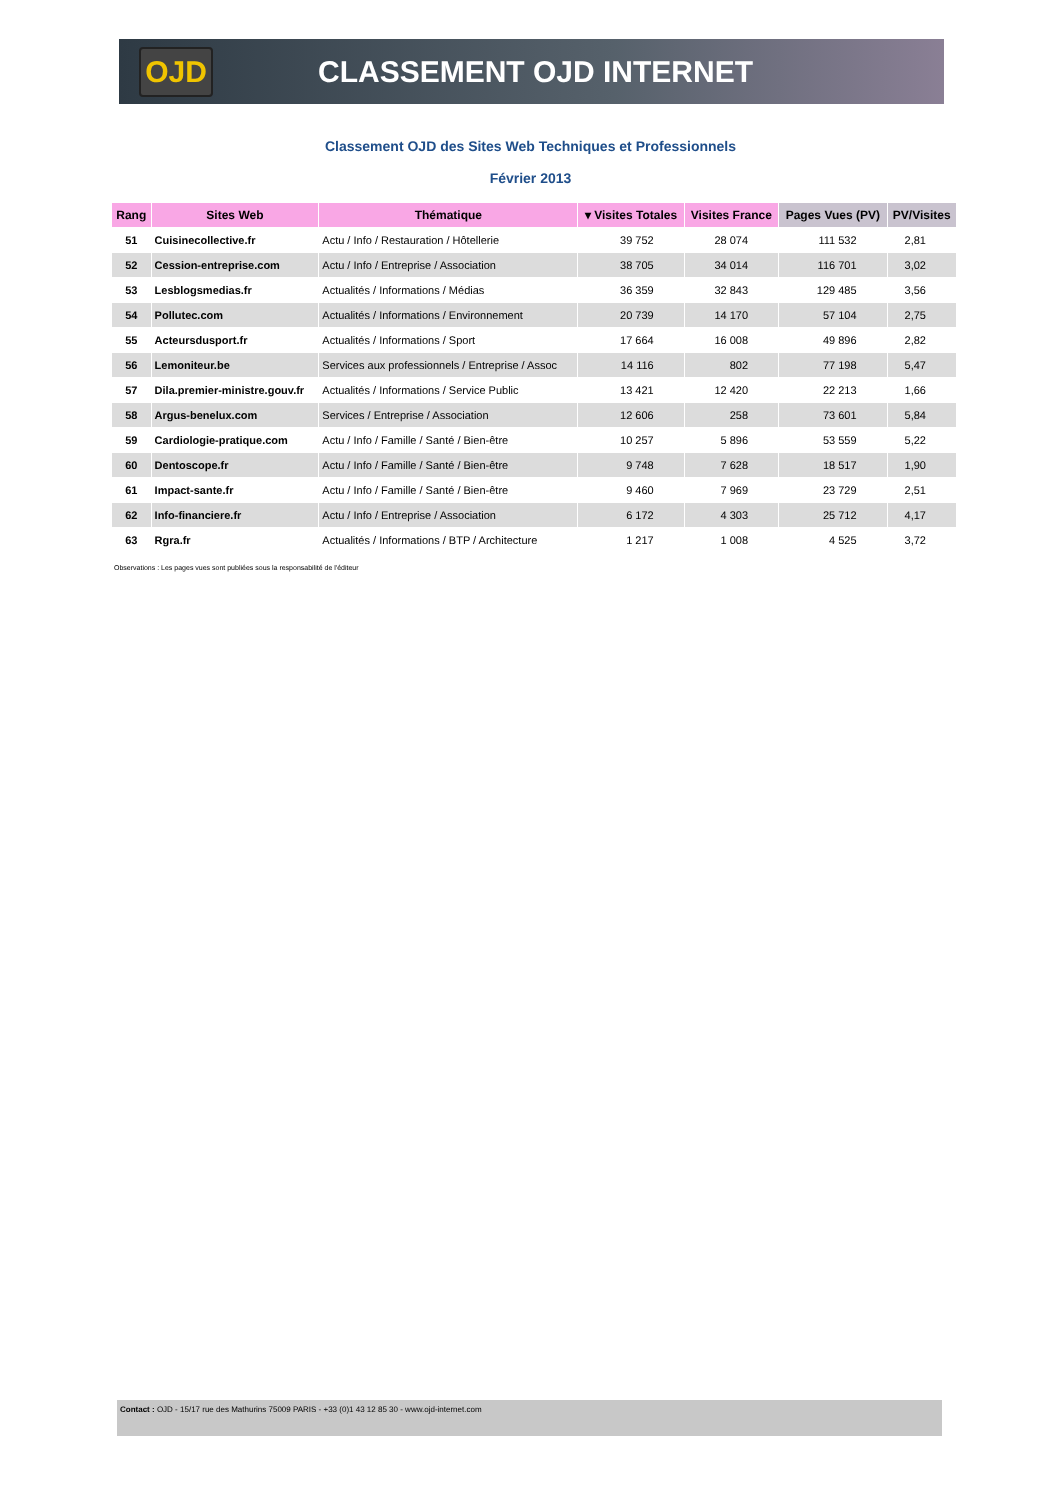OJD
CLASSEMENT OJD INTERNET
Classement OJD des Sites Web Techniques et Professionnels
Février 2013
| Rang | Sites Web | Thématique | ▾ Visites Totales | Visites France | Pages Vues (PV) | PV/Visites |
| --- | --- | --- | --- | --- | --- | --- |
| 51 | Cuisinecollective.fr | Actu / Info / Restauration / Hôtellerie | 39 752 | 28 074 | 111 532 | 2,81 |
| 52 | Cession-entreprise.com | Actu / Info / Entreprise / Association | 38 705 | 34 014 | 116 701 | 3,02 |
| 53 | Lesblogsmedias.fr | Actualités / Informations / Médias | 36 359 | 32 843 | 129 485 | 3,56 |
| 54 | Pollutec.com | Actualités / Informations / Environnement | 20 739 | 14 170 | 57 104 | 2,75 |
| 55 | Acteursdusport.fr | Actualités / Informations / Sport | 17 664 | 16 008 | 49 896 | 2,82 |
| 56 | Lemoniteur.be | Services aux professionnels / Entreprise / Assoc | 14 116 | 802 | 77 198 | 5,47 |
| 57 | Dila.premier-ministre.gouv.fr | Actualités / Informations / Service Public | 13 421 | 12 420 | 22 213 | 1,66 |
| 58 | Argus-benelux.com | Services / Entreprise / Association | 12 606 | 258 | 73 601 | 5,84 |
| 59 | Cardiologie-pratique.com | Actu / Info / Famille / Santé / Bien-être | 10 257 | 5 896 | 53 559 | 5,22 |
| 60 | Dentoscope.fr | Actu / Info / Famille / Santé / Bien-être | 9 748 | 7 628 | 18 517 | 1,90 |
| 61 | Impact-sante.fr | Actu / Info / Famille / Santé / Bien-être | 9 460 | 7 969 | 23 729 | 2,51 |
| 62 | Info-financiere.fr | Actu / Info / Entreprise / Association | 6 172 | 4 303 | 25 712 | 4,17 |
| 63 | Rgra.fr | Actualités / Informations / BTP / Architecture | 1 217 | 1 008 | 4 525 | 3,72 |
Observations : Les pages vues sont publiées sous la responsabilité de l'éditeur
Contact : OJD - 15/17 rue des Mathurins 75009 PARIS - +33 (0)1 43 12 85 30 - www.ojd-internet.com